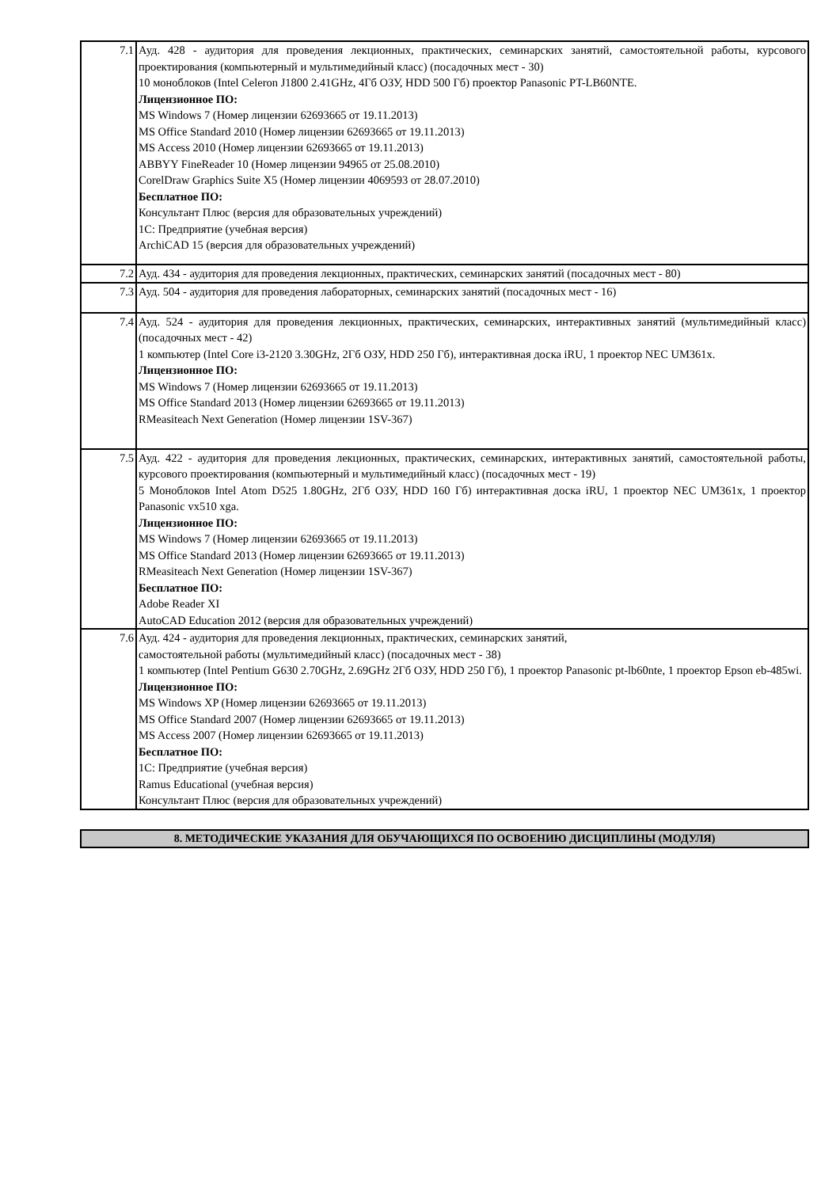| 7.1 | Ауд. 428 - аудитория для проведения лекционных, практических, семинарских занятий, самостоятельной работы, курсового проектирования (компьютерный и мультимедийный класс) (посадочных мест - 30) 10 моноблоков (Intel Celeron J1800 2.41GHz, 4Гб ОЗУ, HDD 500 Гб) проектор Panasonic PT-LB60NTE. Лицензионное ПО: MS Windows 7 (Номер лицензии 62693665 от 19.11.2013) MS Office Standard 2010 (Номер лицензии 62693665 от 19.11.2013) MS Access 2010 (Номер лицензии 62693665 от 19.11.2013) ABBYY FineReader 10 (Номер лицензии 94965 от 25.08.2010) CorelDraw Graphics Suite X5 (Номер лицензии 4069593 от 28.07.2010) Бесплатное ПО: Консультант Плюс (версия для образовательных учреждений) 1С: Предприятие (учебная версия) ArchiCAD 15 (версия для образовательных учреждений) |
| 7.2 | Ауд. 434 - аудитория для проведения лекционных, практических, семинарских занятий (посадочных мест - 80) |
| 7.3 | Ауд. 504 - аудитория для проведения лабораторных, семинарских занятий (посадочных мест - 16) |
| 7.4 | Ауд. 524 - аудитория для проведения лекционных, практических, семинарских, интерактивных занятий (мультимедийный класс) (посадочных мест - 42) 1 компьютер (Intel Core i3-2120 3.30GHz, 2Гб ОЗУ, HDD 250 Гб), интерактивная доска iRU, 1 проектор NEC UM361x. Лицензионное ПО: MS Windows 7 (Номер лицензии 62693665 от 19.11.2013) MS Office Standard 2013 (Номер лицензии 62693665 от 19.11.2013) RMeasiteach Next Generation (Номер лицензии 1SV-367) |
| 7.5 | Ауд. 422 - аудитория для проведения лекционных, практических, семинарских, интерактивных занятий, самостоятельной работы, курсового проектирования (компьютерный и мультимедийный класс) (посадочных мест - 19) 5 Моноблоков Intel Atom D525 1.80GHz, 2Гб ОЗУ, HDD 160 Гб) интерактивная доска iRU, 1 проектор NEC UM361x, 1 проектор Panasonic vx510 xga. Лицензионное ПО: MS Windows 7 (Номер лицензии 62693665 от 19.11.2013) MS Office Standard 2013 (Номер лицензии 62693665 от 19.11.2013) RMeasiteach Next Generation (Номер лицензии 1SV-367) Бесплатное ПО: Adobe Reader XI AutoCAD Education 2012 (версия для образовательных учреждений) |
| 7.6 | Ауд. 424 - аудитория для проведения лекционных, практических, семинарских занятий, самостоятельной работы (мультимедийный класс) (посадочных мест - 38) 1 компьютер (Intel Pentium G630 2.70GHz, 2.69GHz 2Гб ОЗУ, HDD 250 Гб), 1 проектор Panasonic pt-lb60nte, 1 проектор Epson eb-485wi. Лицензионное ПО: MS Windows XP (Номер лицензии 62693665 от 19.11.2013) MS Office Standard 2007 (Номер лицензии 62693665 от 19.11.2013) MS Access 2007 (Номер лицензии 62693665 от 19.11.2013) Бесплатное ПО: 1С: Предприятие (учебная версия) Ramus Educational (учебная версия) Консультант Плюс (версия для образовательных учреждений) |
8. МЕТОДИЧЕСКИЕ УКАЗАНИЯ ДЛЯ ОБУЧАЮЩИХСЯ ПО ОСВОЕНИЮ ДИСЦИПЛИНЫ (МОДУЛЯ)